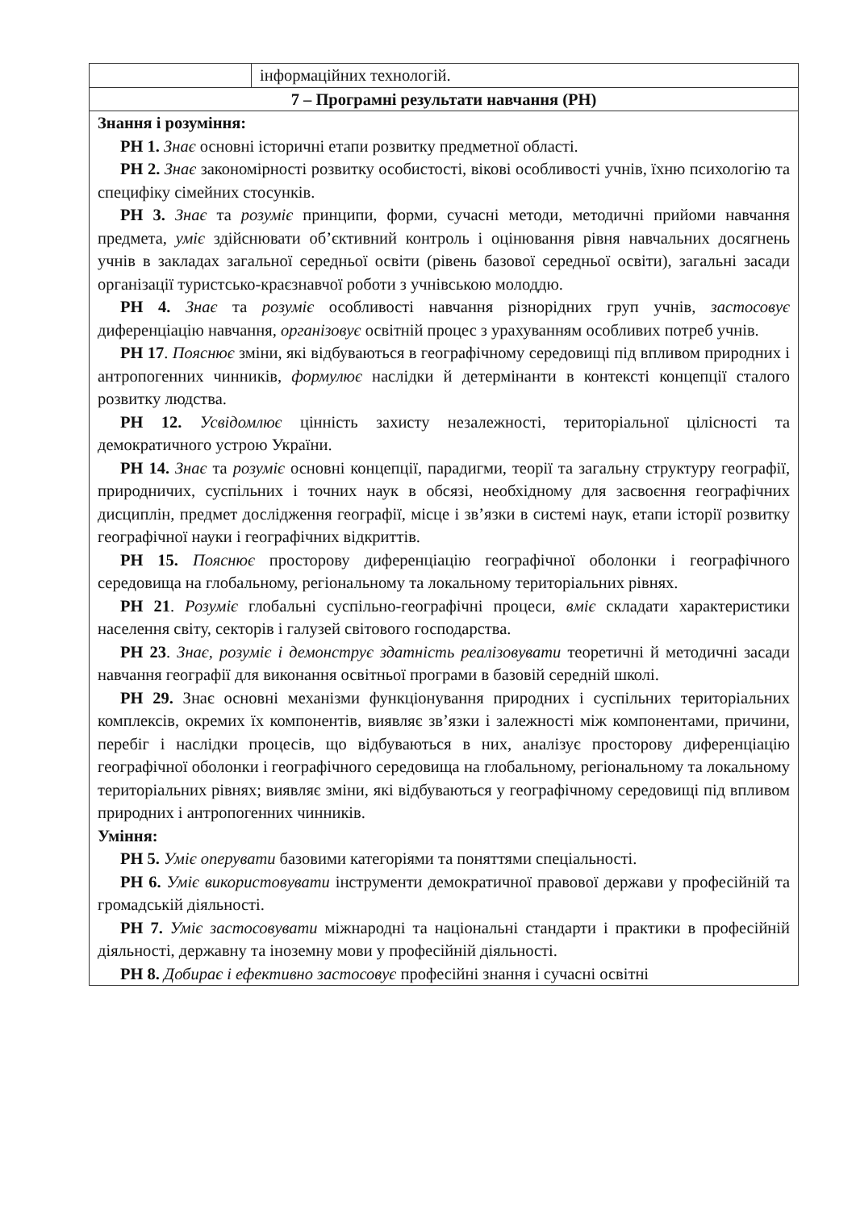| | інформаційних технологій. |
| 7 – Програмні результати навчання (РН) | |
| Знання і розуміння: РН 1. Знає основні історичні етапи розвитку предметної області. РН 2. Знає закономірності розвитку особистості, вікові особливості учнів, їхню психологію та специфіку сімейних стосунків. РН 3. Знає та розуміє принципи, форми, сучасні методи, методичні прийоми навчання предмета, уміє здійснювати об’єктивний контроль і оцінювання рівня навчальних досягнень учнів в закладах загальної середньої освіти (рівень базової середньої освіти), загальні засади організації туристсько-краєзнавчої роботи з учнівською молоддю. РН 4. Знає та розуміє особливості навчання різнорідних груп учнів, застосовує диференціацію навчання, організовує освітній процес з урахуванням особливих потреб учнів. РН 17 . Пояснює зміни, які відбуваються в географічному середовищі під впливом природних і антропогенних чинників, формулює наслідки й детермінанти в контексті концепції сталого розвитку людства. РН 12. Усвідомлює цінність захисту незалежності, територіальної цілісності та демократичного устрою України. РН 14. Знає та розуміє основні концепції, парадигми, теорії та загальну структуру географії, природничих, суспільних і точних наук в обсязі, необхідному для засвоєння географічних дисциплін, предмет дослідження географії, місце і зв’язки в системі наук, етапи історії розвитку географічної науки і географічних відкриттів. РН 15. Пояснює просторову диференціацію географічної оболонки і географічного середовища на глобальному, регіональному та локальному територіальних рівнях. РН 21 . Розуміє глобальні суспільно-географічні процеси, вміє складати характеристики населення світу, секторів і галузей світового господарства. РН 23 . Знає, розуміє і демонструє здатність реалізовувати теоретичні й методичні засади навчання географії для виконання освітньої програми в базовій середній школі. РН 29. Знає основні механізми функціонування природних і суспільних територіальних комплексів, окремих їх компонентів, виявляє зв’язки і залежності між компонентами, причини, перебіг і наслідки процесів, що відбуваються в них, аналізує просторову диференціацію географічної оболонки і географічного середовища на глобальному, регіональному та локальному територіальних рівнях; виявляє зміни, які відбуваються у географічному середовищі під впливом природних і антропогенних чинників. Уміння: РН 5. Уміє оперувати базовими категоріями та поняттями спеціальності. РН 6. Уміє використовувати інструменти демократичної правової держави у професійній та громадській діяльності. РН 7. Уміє застосовувати міжнародні та національні стандарти і практики в професійній діяльності, державну та іноземну мови у професійній діяльності. РН 8. Добирає і ефективно застосовує професійні знання і сучасні освітні | |